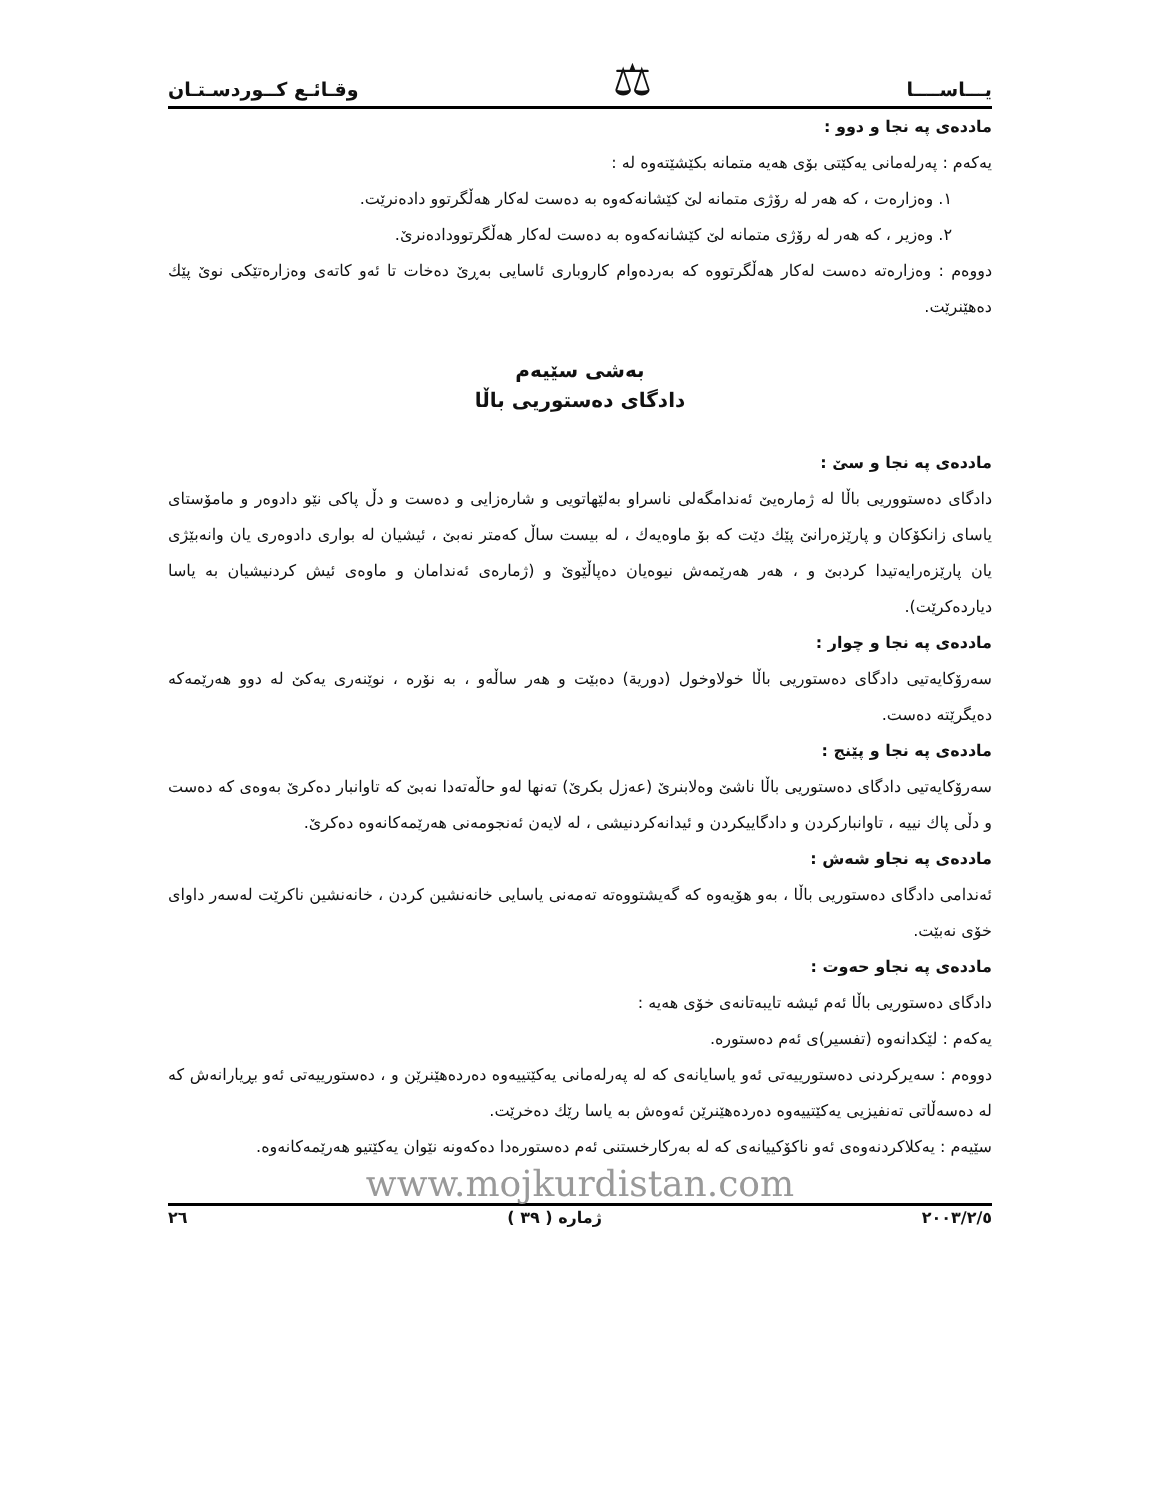يـــاســــا ⚖ وقـائـع كــوردسـتـان
ماددەی پە نجا و دوو :
یەکەم : پەرلەمانی یەکێتی بۆی هەیە متمانە بکێشێتەوە لە :
١. وەزارەت ، کە هەر لە رۆژی متمانە لێ کێشانەکەوە بە دەست لەکار هەڵگرتوو دادەنرێت.
٢. وەزیر ، کە هەر لە رۆژی متمانە لێ کێشانەکەوە بە دەست لەکار هەڵگرتوودادەنرێ.
دووەم : وەزارەتە دەست لەکار هەڵگرتووە کە بەردەوام کاروباری ئاسایی بەڕێ دەخات تا ئەو کاتەی وەزارەتێکی نوێ پێك دەهێنرێت.
بەشی سێیەم
دادگای دەستوریی باڵا
ماددەی پە نجا و سێ :
دادگای دەستووریی باڵا لە ژمارەیێ ئەندامگەلی ناسراو بەلێهاتویی و شارەزایی و دەست و دڵ پاکی نێو دادوەر و مامۆستای یاسای زانکۆکان و پارێزەرانێ پێك دێت کە بۆ ماوەیەك ، لە بیست ساڵ کەمتر نەبێ ، ئیشیان لە بواری دادوەری یان وانەبێژی یان پارێزەرایەتیدا کردبێ و ، هەر هەرێمەش نیوەیان دەپاڵێوێ و (ژمارەی ئەندامان و ماوەی ئیش کردنیشیان بە یاسا دیاردەکرێت).
ماددەی پە نجا و چوار :
سەرۆکایەتیی دادگای دەستوریی باڵا خولاوخول (دوریة) دەبێت و هەر ساڵەو ، بە نۆرە ، نوێنەری یەکێ لە دوو هەرێمەکە دەیگرێتە دەست.
ماددەی پە نجا و پێنج :
سەرۆکایەتیی دادگای دەستوریی باڵا ناشێ وەلابنرێ (عەزل بکرێ) تەنها لەو حاڵەتەدا نەبێ کە تاوانبار دەکرێ بەوەی کە دەست و دڵی پاك نییە ، تاوانبارکردن و دادگاییکردن و ئیدانەکردنیشی ، لە لایەن ئەنجومەنی هەرێمەکانەوە دەکرێ.
ماددەی پە نجاو شەش :
ئەندامی دادگای دەستوریی باڵا ، بەو هۆیەوە کە گەیشتووەتە تەمەنی یاسایی خانەنشین کردن ، خانەنشین ناکرێت لەسەر داوای خۆی نەبێت.
ماددەی پە نجاو حەوت :
دادگای دەستوریی باڵا ئەم ئیشە تایبەتانەی خۆی هەیە :
یەکەم : لێکدانەوە (تفسیر)ی ئەم دەستورە.
دووەم : سەیرکردنی دەستورییەتی ئەو یاسایانەی کە لە پەرلەمانی یەکێتییەوە دەردەهێنرێن و ، دەستورییەتی ئەو بڕیارانەش کە لە دەسەڵاتی تەنفیزیی یەکێتییەوە دەردەهێنرێن ئەوەش بە یاسا رێك دەخرێت.
سێیەم : یەکلاکردنەوەی ئەو ناکۆکییانەی کە لە بەرکارخستنی ئەم دەستورەدا دەکەونە نێوان یەکێتیو هەرێمەکانەوە.
www.mojkurdistan.com
٢٠٠٣/٢/٥ ژمارە ( ٣٩ ) ٢٦